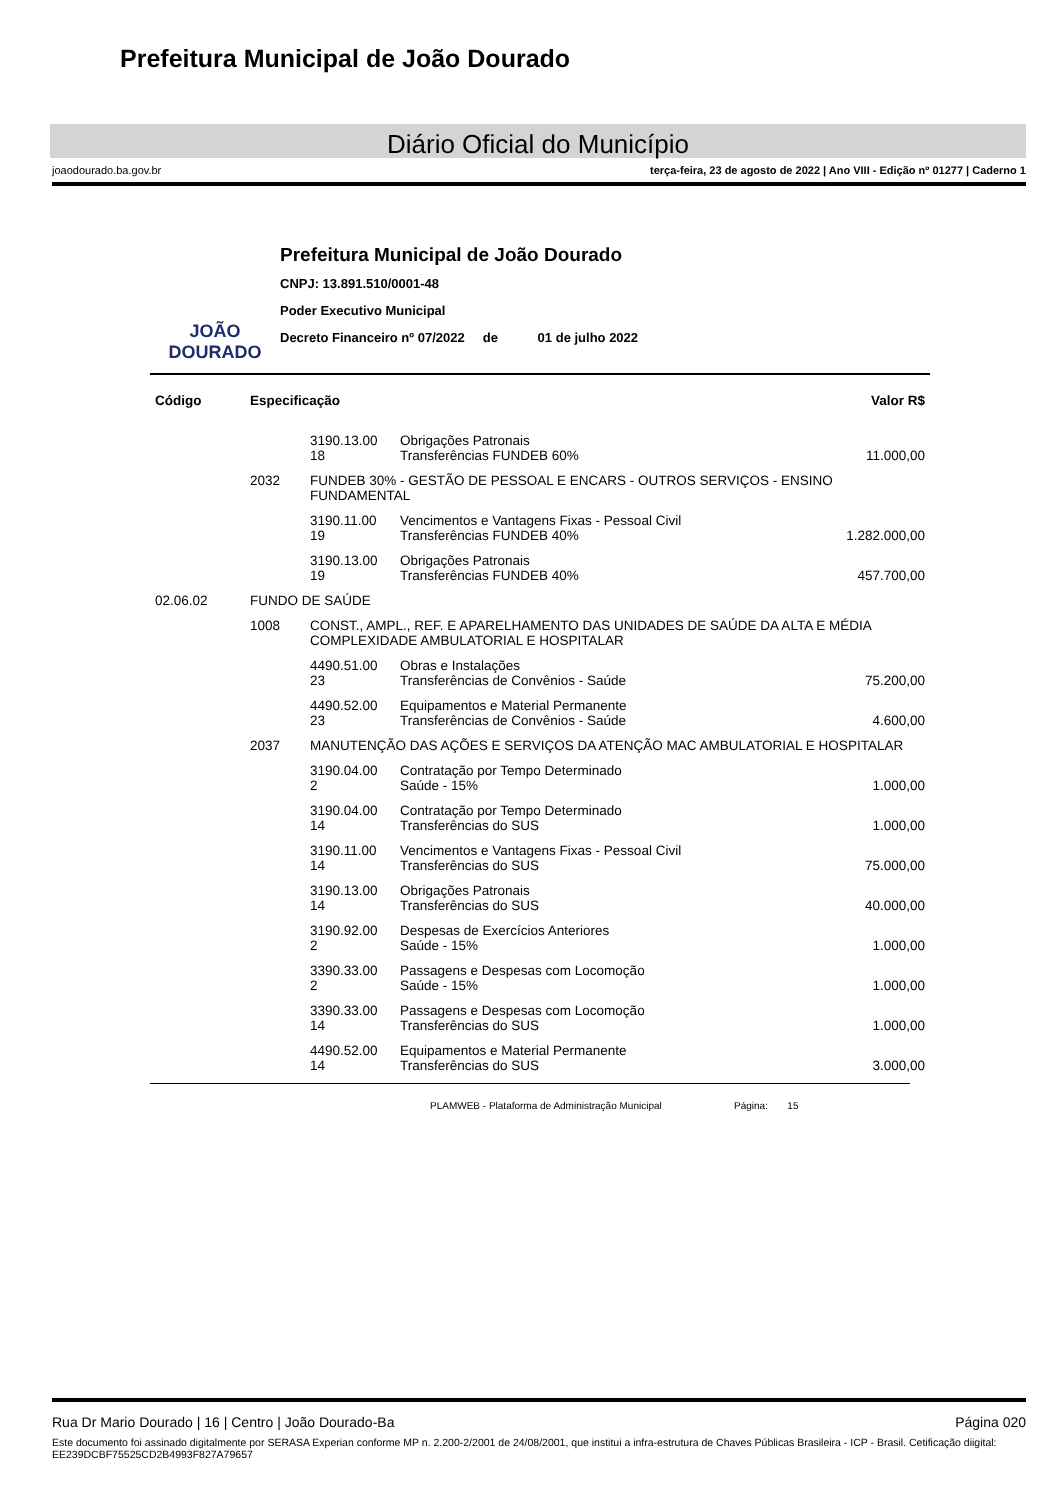Prefeitura Municipal de João Dourado
Diário Oficial do Município
joaodourado.ba.gov.br terça-feira, 23 de agosto de 2022 | Ano VIII - Edição nº 01277 | Caderno 1
JOÃO
DOURADO
Prefeitura Municipal de João Dourado
CNPJ: 13.891.510/0001-48
Poder Executivo Municipal
Decreto Financeiro nº 07/2022 de 01 de julho 2022
| Código | Especificação | | | Valor R$ |
| --- | --- | --- | --- | --- |
| | | 3190.13.00 18 | Obrigações Patronais Transferências FUNDEB 60% | 11.000,00 |
| | 2032 | FUNDEB 30% - GESTÃO DE PESSOAL E ENCARS - OUTROS SERVIÇOS - ENSINO FUNDAMENTAL | | |
| | | 3190.11.00 19 | Vencimentos e Vantagens Fixas - Pessoal Civil Transferências FUNDEB 40% | 1.282.000,00 |
| | | 3190.13.00 19 | Obrigações Patronais Transferências FUNDEB 40% | 457.700,00 |
| 02.06.02 | FUNDO DE SAÚDE | | | |
| | 1008 | CONST., AMPL., REF. E APARELHAMENTO DAS UNIDADES DE SAÚDE DA ALTA E MÉDIA COMPLEXIDADE AMBULATORIAL E HOSPITALAR | | |
| | | 4490.51.00 23 | Obras e Instalações Transferências de Convênios - Saúde | 75.200,00 |
| | | 4490.52.00 23 | Equipamentos e Material Permanente Transferências de Convênios - Saúde | 4.600,00 |
| | 2037 | MANUTENÇÃO DAS AÇÕES E SERVIÇOS DA ATENÇÃO MAC AMBULATORIAL E HOSPITALAR | | |
| | | 3190.04.00 2 | Contratação por Tempo Determinado Saúde - 15% | 1.000,00 |
| | | 3190.04.00 14 | Contratação por Tempo Determinado Transferências do SUS | 1.000,00 |
| | | 3190.11.00 14 | Vencimentos e Vantagens Fixas - Pessoal Civil Transferências do SUS | 75.000,00 |
| | | 3190.13.00 14 | Obrigações Patronais Transferências do SUS | 40.000,00 |
| | | 3190.92.00 2 | Despesas de Exercícios Anteriores Saúde - 15% | 1.000,00 |
| | | 3390.33.00 2 | Passagens e Despesas com Locomoção Saúde - 15% | 1.000,00 |
| | | 3390.33.00 14 | Passagens e Despesas com Locomoção Transferências do SUS | 1.000,00 |
| | | 4490.52.00 14 | Equipamentos e Material Permanente Transferências do SUS | 3.000,00 |
PLAMWEB - Plataforma de Administração Municipal Página: 15
Rua Dr Mario Dourado | 16 | Centro | João Dourado-Ba Página 020
Este documento foi assinado digitalmente por SERASA Experian conforme MP n. 2.200-2/2001 de 24/08/2001, que institui a infra-estrutura de Chaves Públicas Brasileira - ICP - Brasil. Cetificação diigital: EE239DCBF75525CD2B4993F827A79657